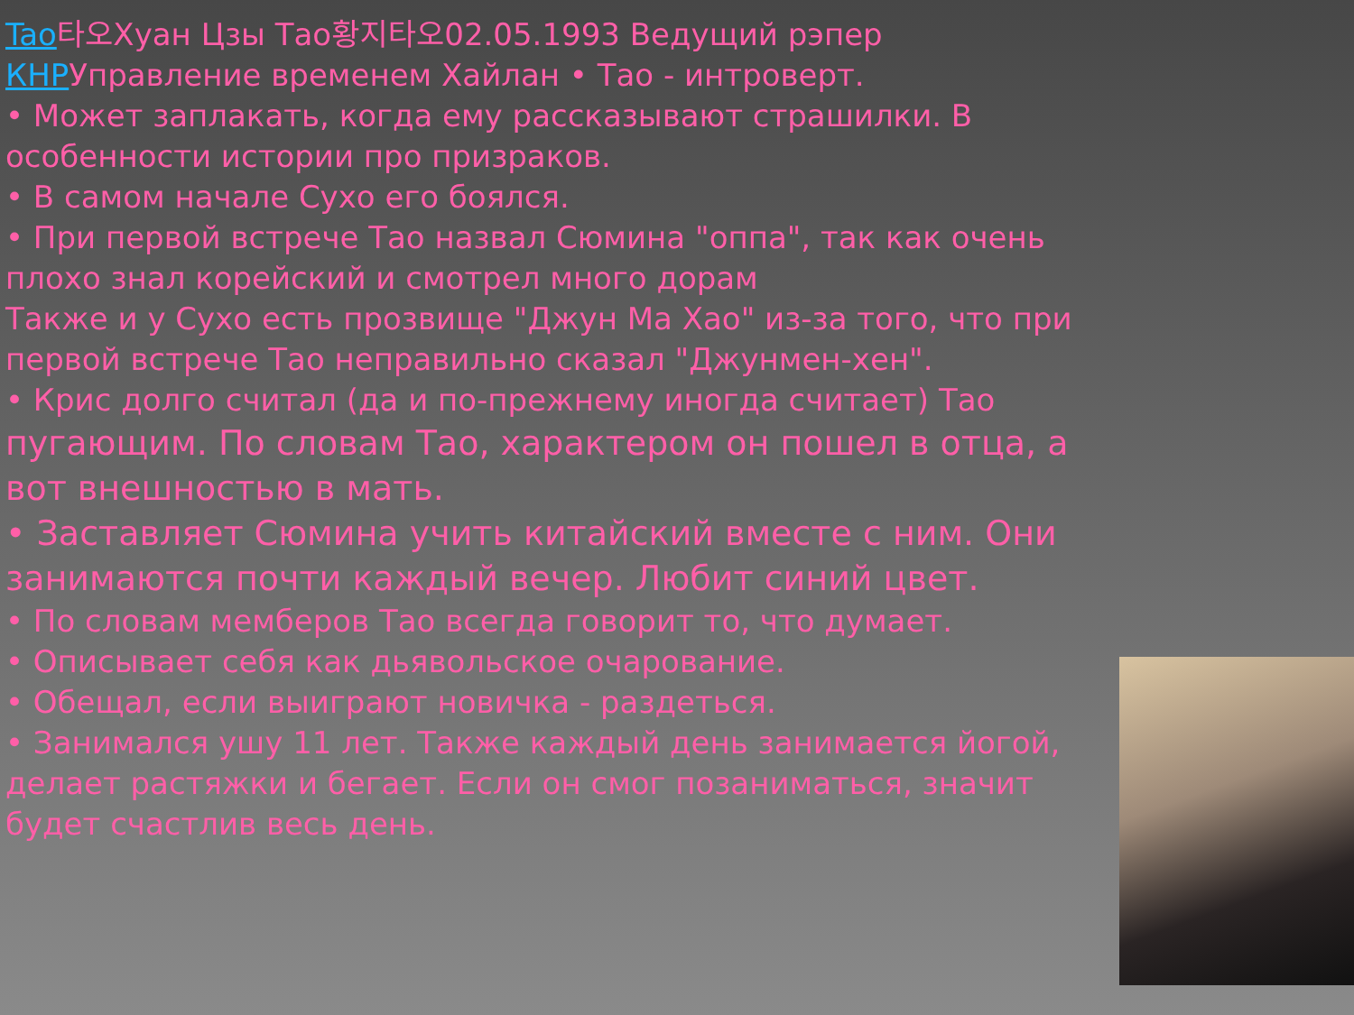Tao타오Хуан Цзы Тао황지타오02.05.1993 Ведущий рэпер КНРУправление временем Хайлан • Тао - интроверт.
• Может заплакать, когда ему рассказывают страшилки. В особенности истории про призраков.
• В самом начале Сухо его боялся.
• При первой встрече Тао назвал Сюмина "оппа", так как очень плохо знал корейский и смотрел много дорам
Также и у Сухо есть прозвище "Джун Ма Хао" из-за того, что при первой встрече Тао неправильно сказал "Джунмен-хен".
• Крис долго считал (да и по-прежнему иногда считает) Тао пугающим. По словам Тао, характером он пошел в отца, а вот внешностью в мать.
• Заставляет Сюмина учить китайский вместе с ним. Они занимаются почти каждый вечер. Любит синий цвет.
• По словам мемберов Тао всегда говорит то, что думает.
• Описывает себя как дьявольское очарование.
• Обещал, если выиграют новичка - раздеться.
• Занимался ушу 11 лет. Также каждый день занимается йогой, делает растяжки и бегает. Если он смог позаниматься, значит будет счастлив весь день.